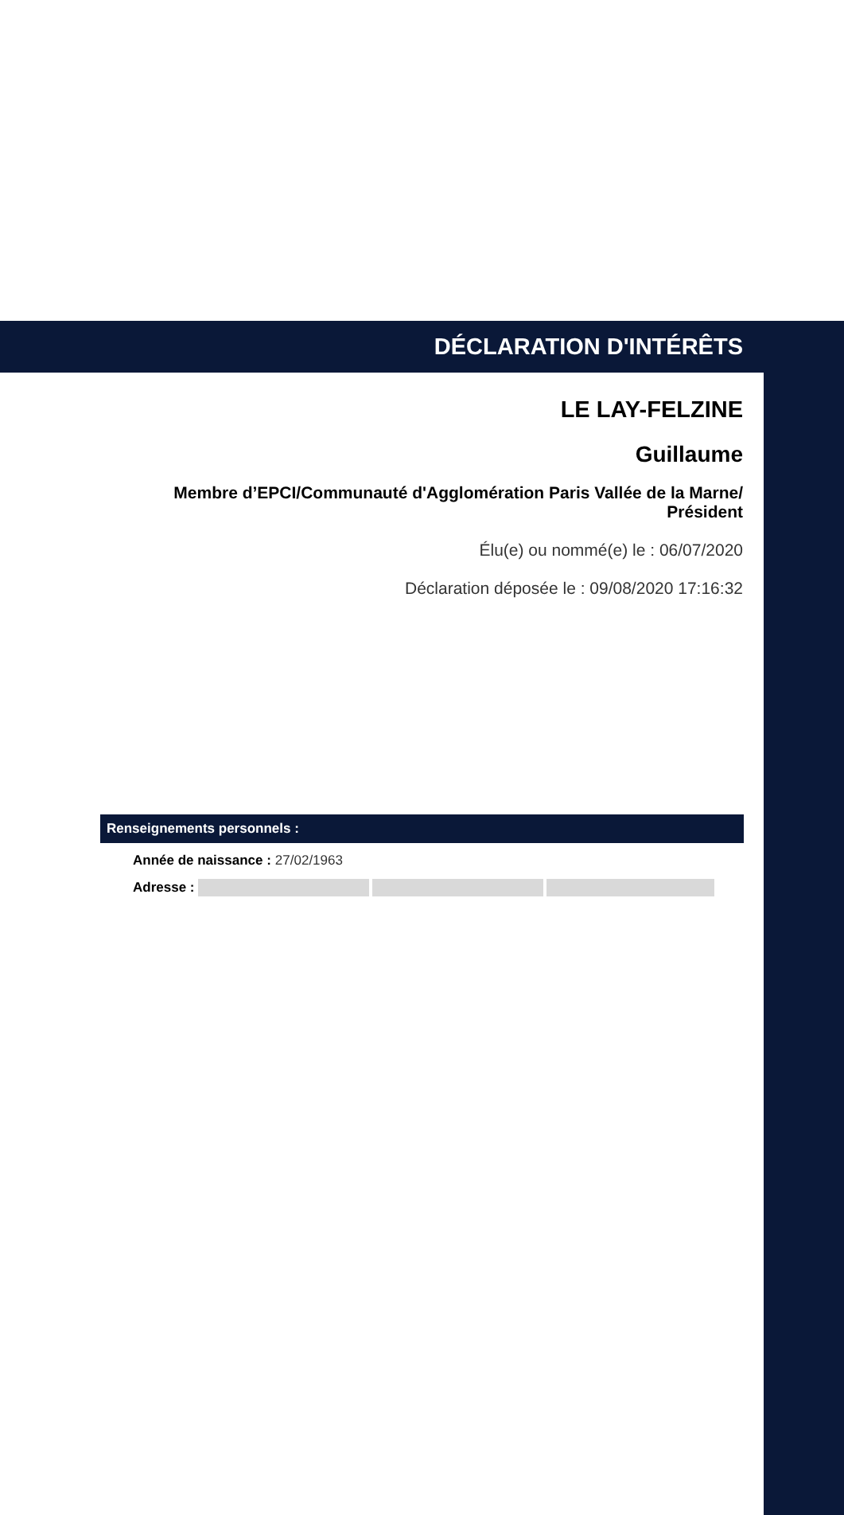DÉCLARATION D'INTÉRÊTS
LE LAY-FELZINE
Guillaume
Membre d’EPCI/Communauté d'Agglomération Paris Vallée de la Marne/
Président
Élu(e) ou nommé(e) le : 06/07/2020
Déclaration déposée le : 09/08/2020 17:16:32
Renseignements personnels :
Année de naissance : 27/02/1963
Adresse :